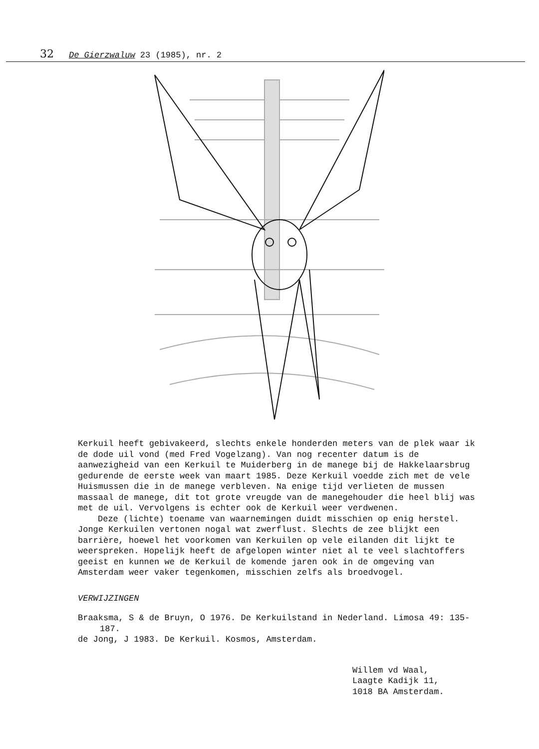32 De Gierzwaluw 23 (1985), nr. 2
Kerkuil heeft gebivakeerd, slechts enkele honderden meters van de plek waar ik de dode uil vond (med Fred Vogelzang). Van nog recenter datum is de aanwezigheid van een Kerkuil te Muiderberg in de manege bij de Hakkelaarsbrug gedurende de eerste week van maart 1985. Deze Kerkuil voedde zich met de vele Huismussen die in de manege verbleven. Na enige tijd verlieten de mussen massaal de manege, dit tot grote vreugde van de manegehouder die heel blij was met de uil. Vervolgens is echter ook de Kerkuil weer verdwenen.
Deze (lichte) toename van waarnemingen duidt misschien op enig herstel. Jonge Kerkuilen vertonen nogal wat zwerflust. Slechts de zee blijkt een barrière, hoewel het voorkomen van Kerkuilen op vele eilanden dit lijkt te weerspreken. Hopelijk heeft de afgelopen winter niet al te veel slachtoffers geeist en kunnen we de Kerkuil de komende jaren ook in de omgeving van Amsterdam weer vaker tegenkomen, misschien zelfs als broedvogel.
VERWIJZINGEN
Braaksma, S & de Bruyn, O 1976. De Kerkuilstand in Nederland. Limosa 49: 135-187.
de Jong, J 1983. De Kerkuil. Kosmos, Amsterdam.
Willem vd Waal,
Laagte Kadijk 11,
1018 BA Amsterdam.